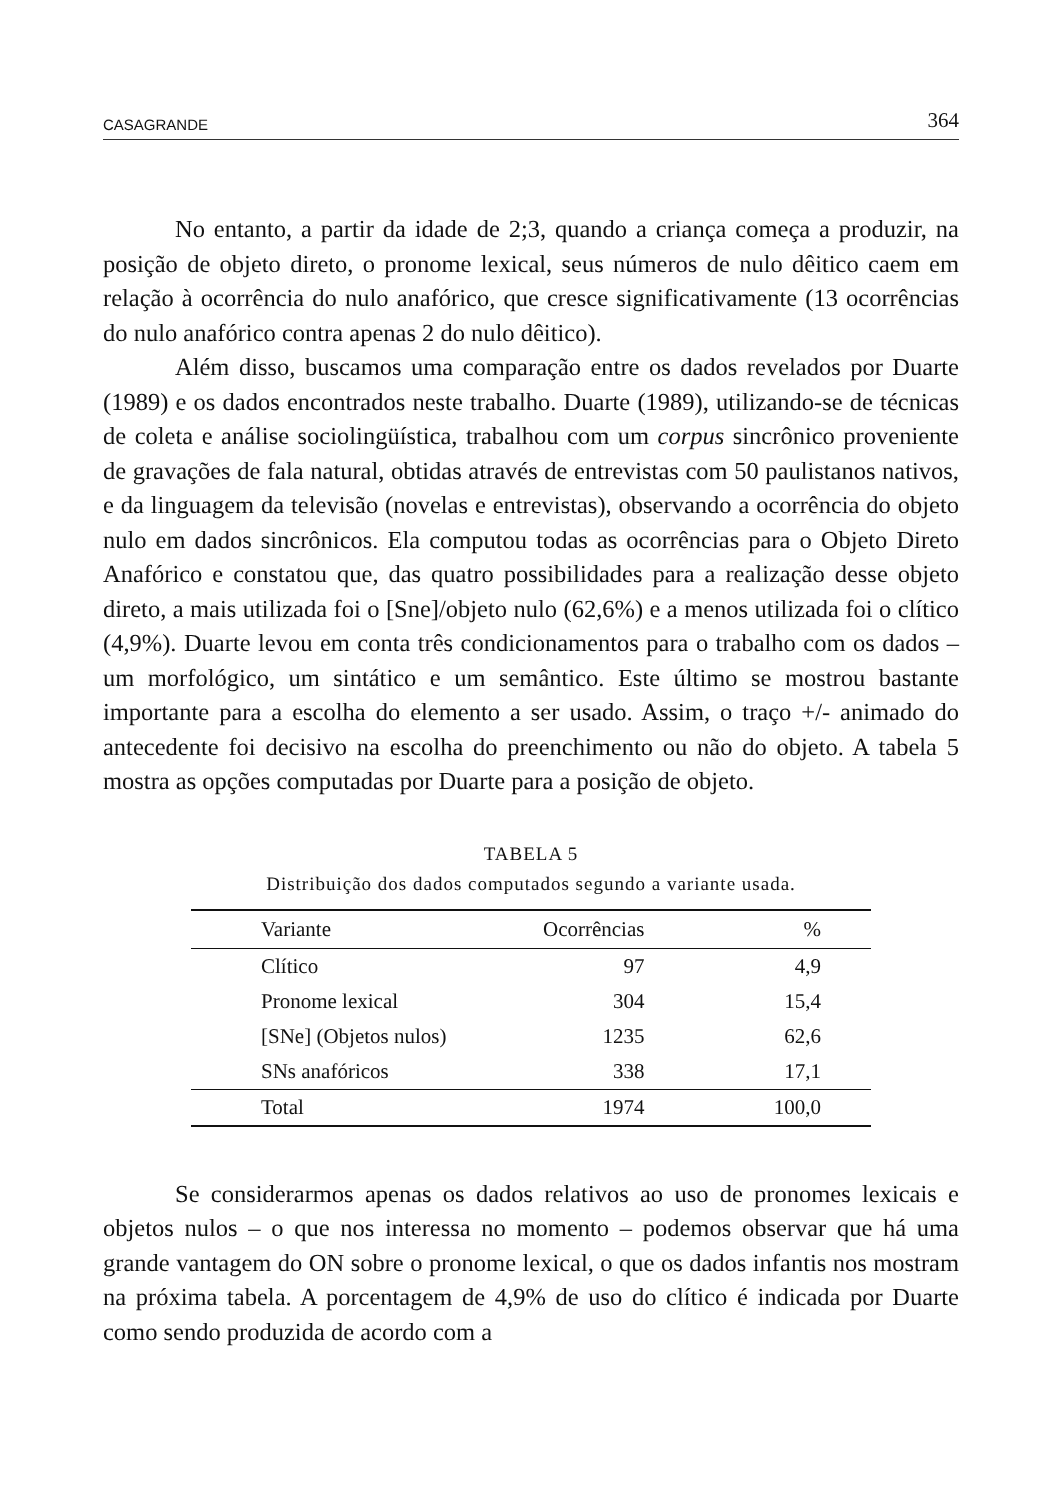CASAGRANDE 364
No entanto, a partir da idade de 2;3, quando a criança começa a produzir, na posição de objeto direto, o pronome lexical, seus números de nulo dêitico caem em relação à ocorrência do nulo anafórico, que cresce significativamente (13 ocorrências do nulo anafórico contra apenas 2 do nulo dêitico).
Além disso, buscamos uma comparação entre os dados revelados por Duarte (1989) e os dados encontrados neste trabalho. Duarte (1989), utilizando-se de técnicas de coleta e análise sociolingüística, trabalhou com um corpus sincrônico proveniente de gravações de fala natural, obtidas através de entrevistas com 50 paulistanos nativos, e da linguagem da televisão (novelas e entrevistas), observando a ocorrência do objeto nulo em dados sincrônicos. Ela computou todas as ocorrências para o Objeto Direto Anafórico e constatou que, das quatro possibilidades para a realização desse objeto direto, a mais utilizada foi o [Sne]/objeto nulo (62,6%) e a menos utilizada foi o clítico (4,9%). Duarte levou em conta três condicionamentos para o trabalho com os dados – um morfológico, um sintático e um semântico. Este último se mostrou bastante importante para a escolha do elemento a ser usado. Assim, o traço +/- animado do antecedente foi decisivo na escolha do preenchimento ou não do objeto. A tabela 5 mostra as opções computadas por Duarte para a posição de objeto.
TABELA 5
Distribuição dos dados computados segundo a variante usada.
| Variante | Ocorrências | % |
| --- | --- | --- |
| Clítico | 97 | 4,9 |
| Pronome lexical | 304 | 15,4 |
| [SNe] (Objetos nulos) | 1235 | 62,6 |
| SNs anafóricos | 338 | 17,1 |
| Total | 1974 | 100,0 |
Se considerarmos apenas os dados relativos ao uso de pronomes lexicais e objetos nulos – o que nos interessa no momento – podemos observar que há uma grande vantagem do ON sobre o pronome lexical, o que os dados infantis nos mostram na próxima tabela. A porcentagem de 4,9% de uso do clítico é indicada por Duarte como sendo produzida de acordo com a